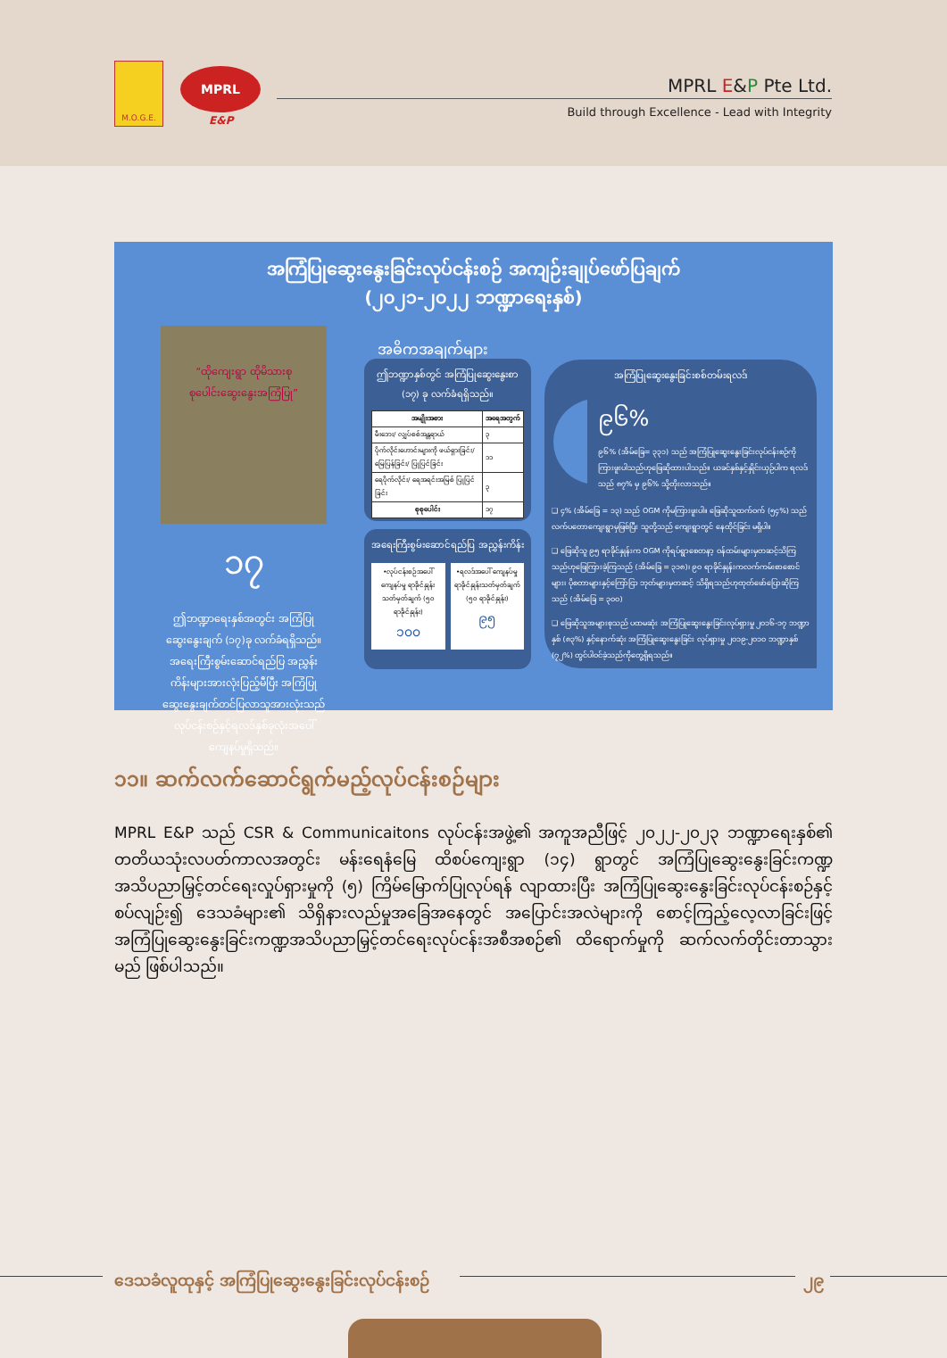M.O.G.E.
MPRL
E&P
MPRL E&P Pte Ltd.
Build through Excellence - Lead with Integrity
အကြံပြုဆွေးနွေးခြင်းလုပ်ငန်းစဉ် အကျဉ်းချုပ်ဖော်ပြချက်
(၂၀၂၁-၂၀၂၂ ဘဏ္ဍာရေးနှစ်)
“ထိုကျေးရွာ ထိုမိသားစု
စုပေါင်းဆွေးနွေးအကြံပြု”
၁၇
ဤဘဏ္ဍာရေးနှစ်အတွင်း အကြံပြုဆွေးနွေးချက် (၁၇)ခု လက်ခံရရှိသည်။ အရေးကြီးစွမ်းဆောင်ရည်ပြ အညွှန်းကိန်းများအားလုံးပြည့်မီပြီး အကြံပြုဆွေးနွေးချက်တင်ပြလာသူအားလုံးသည် လုပ်ငန်းစဉ်နှင့်ရလဒ်နှစ်ခုလုံးအပေါ် ကျေနပ်မှုရှိသည်။
အဓိကအချက်များ
ဤဘဏ္ဍာနှစ်တွင် အကြံပြုဆွေးနွေးစာ (၁၇) ခု လက်ခံရရှိသည်။
| အမျိုးအစား | အရေအတွက် |
| --- | --- |
| မီးဘေး/ လျှပ်စစ်အန္တရာယ် | ၃ |
| ပိုက်လိုင်းဟောင်းများကို ဖယ်ရှားခြင်း/ မြေပြန်ခြင်း/ ပြုပြင်ခြင်း | ၁၁ |
| ရေပိုက်လိုင်း/ ရေအရင်းအမြစ် ပြုပြင်ခြင်း | ၃ |
| စုစုပေါင်း | ၁၇ |
အရေးကြီးစွမ်းဆောင်ရည်ပြ အညွှန်းကိန်း
•လုပ်ငန်းစဉ်အပေါ် ကျေနပ်မှု ရာခိုင်နှုန်း သတ်မှတ်ချက် (၅၀ ရာခိုင်နှုန်း)
၁၀၀
•ရလဒ်အပေါ် ကျေနပ်မှု ရာခိုင်နှုန်းသတ်မှတ်ချက် (၅၀ ရာခိုင်နှုန်း)
၉၅
အကြံပြုဆွေးနွေးခြင်းစစ်တမ်းရလဒ်
၉၆%
၉၆% (အိမ်ခြေ= ၃၃၁) သည် အကြံပြုဆွေးနွေးခြင်းလုပ်ငန်းစဉ်ကို ကြားဖူးပါသည်ဟုဖြေဆိုထားပါသည်။ ယခင်နှစ်နှင့်နှိုင်းယှဉ်ပါက ရလဒ်သည် ၈၇% မှ ၉၆% သို့တိုးလာသည်။
❑ ၄% (အိမ်ခြေ = ၁၃) သည် OGM ကိုမကြားဖူးပါ။ ဖြေဆိုသူထက်ဝက် (၅၄%) သည် လက်ပတောကျေးရွာမှဖြစ်ပြီး သူတို့သည် ကျေးရွာတွင် နေထိုင်ခြင်း မရှိပါ။
❑ ဖြေဆိုသူ ၉၅ ရာခိုင်နှုန်းက OGM ကိုရပ်ရွာစေတနာ့ ဝန်ထမ်းများမှတဆင့်သိကြသည်ဟုဖြေကြားခဲ့ကြသည် (အိမ်ခြေ = ၃၁၈)၊ ၉၀ ရာခိုင်နှုန်းကလက်ကမ်းစာစောင်များ၊ ပိုစတာများနှင့်ကြော်ငြာ ဘုတ်များမှတဆင့် သိရှိရသည်ဟုထုတ်ဖော်ပြောဆိုကြသည် (အိမ်ခြေ = ၃၀၀)
❑ ဖြေဆိုသူအများစုသည် ပထမဆုံး အကြံပြုဆွေးနွေးခြင်းလုပ်ရှားမှု ၂၀၁၆-၁၇ ဘဏ္ဍာနှစ် (၈၃%) နှင့်နောက်ဆုံး အကြံပြုဆွေးနွေးခြင်း လုပ်ရှားမှု ၂၀၁၉-၂၀၁၀ ဘဏ္ဍာနှစ် (၇၂%) တွင်ပါဝင်ခဲ့သည်ကိုတွေ့ရှိရသည်။
၁၁။ ဆက်လက်ဆောင်ရွက်မည့်လုပ်ငန်းစဉ်များ
MPRL E&P သည် CSR & Communicaitons လုပ်ငန်းအဖွဲ့၏ အကူအညီဖြင့် ၂၀၂၂-၂၀၂၃ ဘဏ္ဍာရေးနှစ်၏ တတိယသုံးလပတ်ကာလအတွင်း မန်းရေနံမြေ ထိစပ်ကျေးရွာ (၁၄) ရွာတွင် အကြံပြုဆွေးနွေးခြင်းကဏ္ဍ အသိပညာမြှင့်တင်ရေးလှုပ်ရှားမှုကို (၅) ကြိမ်မြောက်ပြုလုပ်ရန် လျာထားပြီး အကြံပြုဆွေးနွေးခြင်းလုပ်ငန်းစဉ်နှင့်စပ်လျဉ်း၍ ဒေသခံများ၏ သိရှိနားလည်မှုအခြေအနေတွင် အပြောင်းအလဲများကို စောင့်ကြည့်လေ့လာခြင်းဖြင့် အကြံပြုဆွေးနွေးခြင်းကဏ္ဍအသိပညာမြှင့်တင်ရေးလုပ်ငန်းအစီအစဉ်၏ ထိရောက်မှုကို ဆက်လက်တိုင်းတာသွားမည် ဖြစ်ပါသည်။
ဒေသခံလူထုနှင့် အကြံပြုဆွေးနွေးခြင်းလုပ်ငန်းစဉ် ၂၉